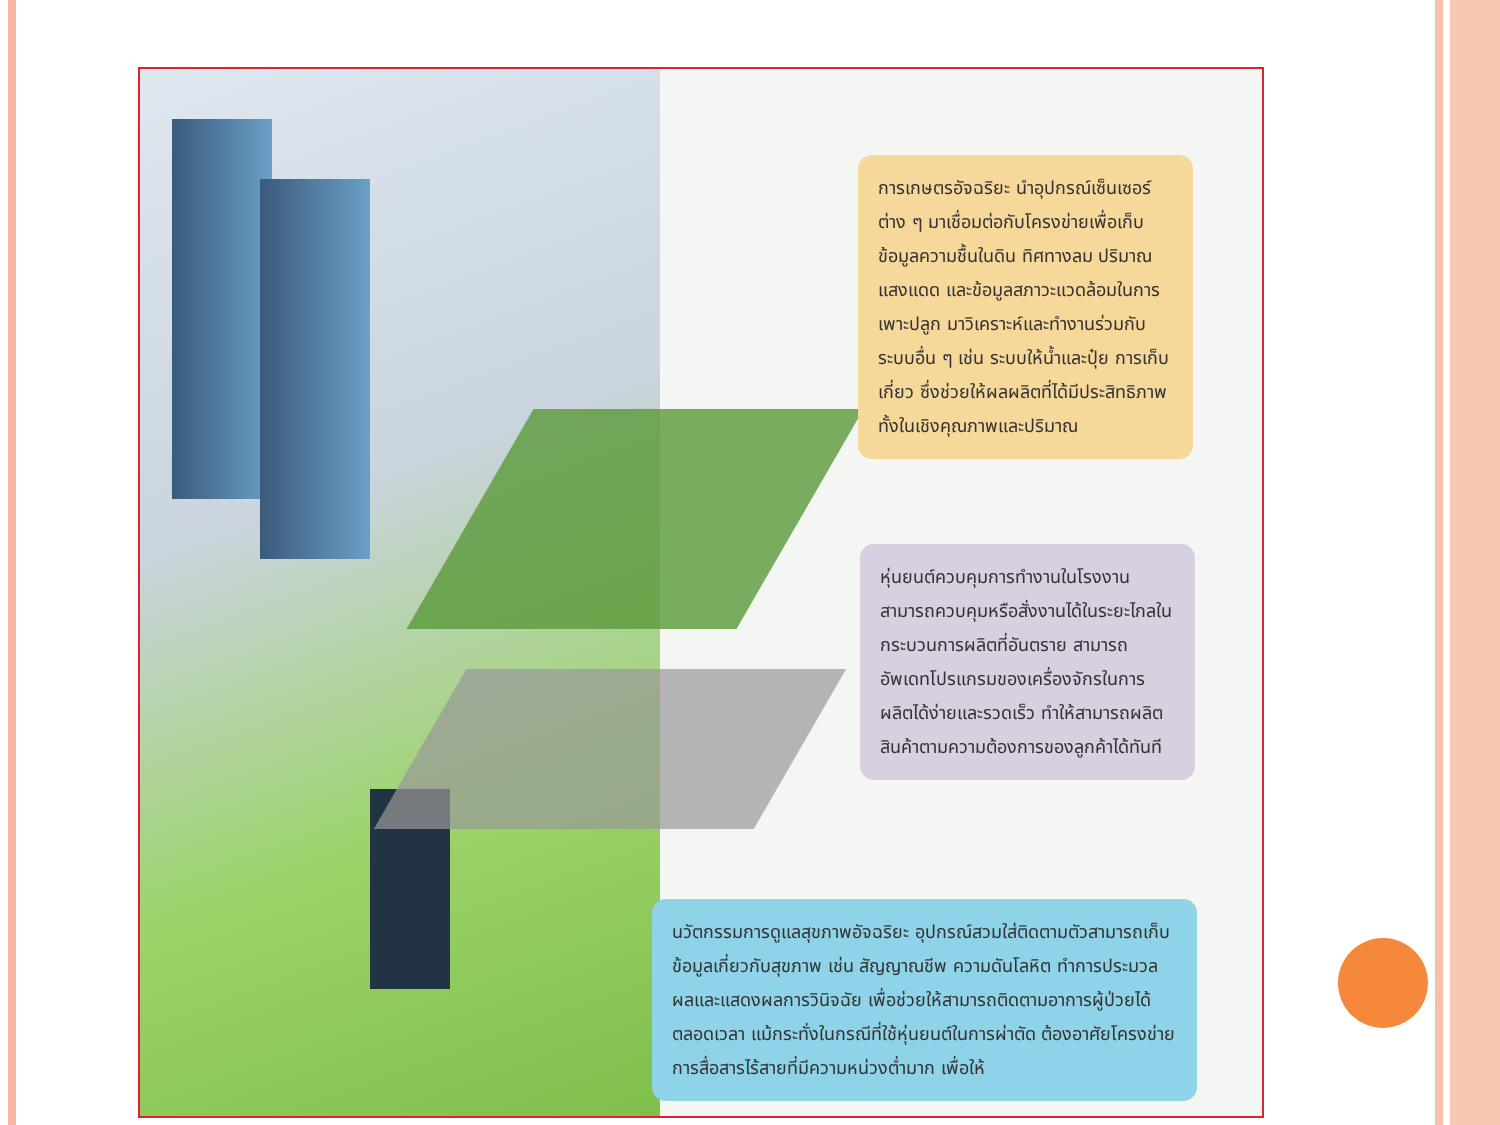การเกษตรอัจฉริยะ นำอุปกรณ์เซ็นเซอร์ต่าง ๆ มาเชื่อมต่อกับโครงข่ายเพื่อเก็บข้อมูลความชื้นในดิน ทิศทางลม ปริมาณแสงแดด และข้อมูลสภาวะแวดล้อมในการเพาะปลูก มาวิเคราะห์และทำงานร่วมกับระบบอื่น ๆ เช่น ระบบให้น้ำและปุ๋ย การเก็บเกี่ยว ซึ่งช่วยให้ผลผลิตที่ได้มีประสิทธิภาพทั้งในเชิงคุณภาพและปริมาณ
หุ่นยนต์ควบคุมการทำงานในโรงงาน สามารถควบคุมหรือสั่งงานได้ในระยะไกลในกระบวนการผลิตที่อันตราย สามารถอัพเดทโปรแกรมของเครื่องจักรในการผลิตได้ง่ายและรวดเร็ว ทำให้สามารถผลิตสินค้าตามความต้องการของลูกค้าได้ทันที
นวัตกรรมการดูแลสุขภาพอัจฉริยะ อุปกรณ์สวมใส่ติดตามตัวสามารถเก็บข้อมูลเกี่ยวกับสุขภาพ เช่น สัญญาณชีพ ความดันโลหิต ทำการประมวลผลและแสดงผลการวินิจฉัย เพื่อช่วยให้สามารถติดตามอาการผู้ป่วยได้ตลอดเวลา แม้กระทั่งในกรณีที่ใช้หุ่นยนต์ในการผ่าตัด ต้องอาศัยโครงข่ายการสื่อสารไร้สายที่มีความหน่วงต่ำมาก เพื่อให้